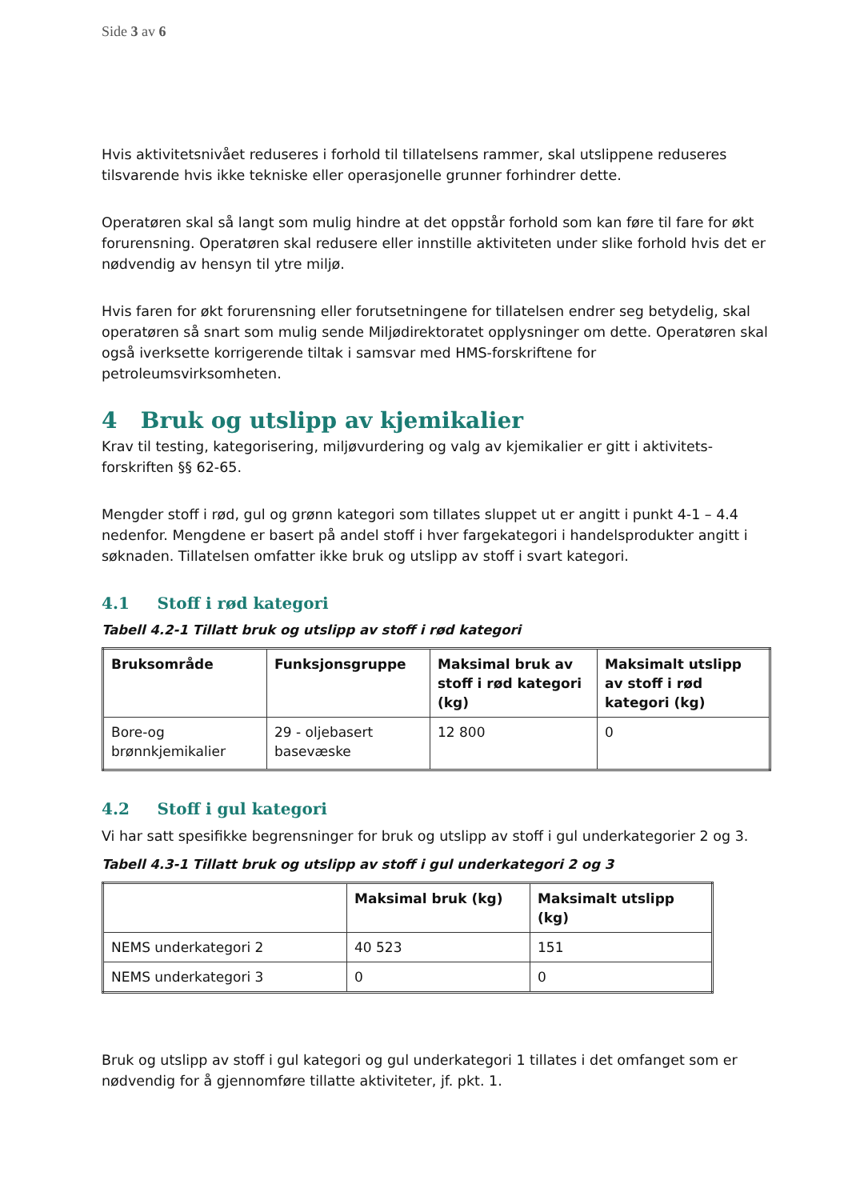Side 3 av 6
Hvis aktivitetsnivået reduseres i forhold til tillatelsens rammer, skal utslippene reduseres tilsvarende hvis ikke tekniske eller operasjonelle grunner forhindrer dette.
Operatøren skal så langt som mulig hindre at det oppstår forhold som kan føre til fare for økt forurensning. Operatøren skal redusere eller innstille aktiviteten under slike forhold hvis det er nødvendig av hensyn til ytre miljø.
Hvis faren for økt forurensning eller forutsetningene for tillatelsen endrer seg betydelig, skal operatøren så snart som mulig sende Miljødirektoratet opplysninger om dette. Operatøren skal også iverksette korrigerende tiltak i samsvar med HMS-forskriftene for petroleumsvirksomheten.
4 Bruk og utslipp av kjemikalier
Krav til testing, kategorisering, miljøvurdering og valg av kjemikalier er gitt i aktivitets-forskriften §§ 62-65.
Mengder stoff i rød, gul og grønn kategori som tillates sluppet ut er angitt i punkt 4-1 – 4.4 nedenfor. Mengdene er basert på andel stoff i hver fargekategori i handelsprodukter angitt i søknaden. Tillatelsen omfatter ikke bruk og utslipp av stoff i svart kategori.
4.1 Stoff i rød kategori
Tabell 4.2-1 Tillatt bruk og utslipp av stoff i rød kategori
| Bruksområde | Funksjonsgruppe | Maksimal bruk av stoff i rød kategori (kg) | Maksimalt utslipp av stoff i rød kategori (kg) |
| --- | --- | --- | --- |
| Bore-og brønnkjemikalier | 29 - oljebasert basevæske | 12 800 | 0 |
4.2 Stoff i gul kategori
Vi har satt spesifikke begrensninger for bruk og utslipp av stoff i gul underkategorier 2 og 3.
Tabell 4.3-1 Tillatt bruk og utslipp av stoff i gul underkategori 2 og 3
| | Maksimal bruk (kg) | Maksimalt utslipp (kg) |
| --- | --- | --- |
| NEMS underkategori 2 | 40 523 | 151 |
| NEMS underkategori 3 | 0 | 0 |
Bruk og utslipp av stoff i gul kategori og gul underkategori 1 tillates i det omfanget som er nødvendig for å gjennomføre tillatte aktiviteter, jf. pkt. 1.